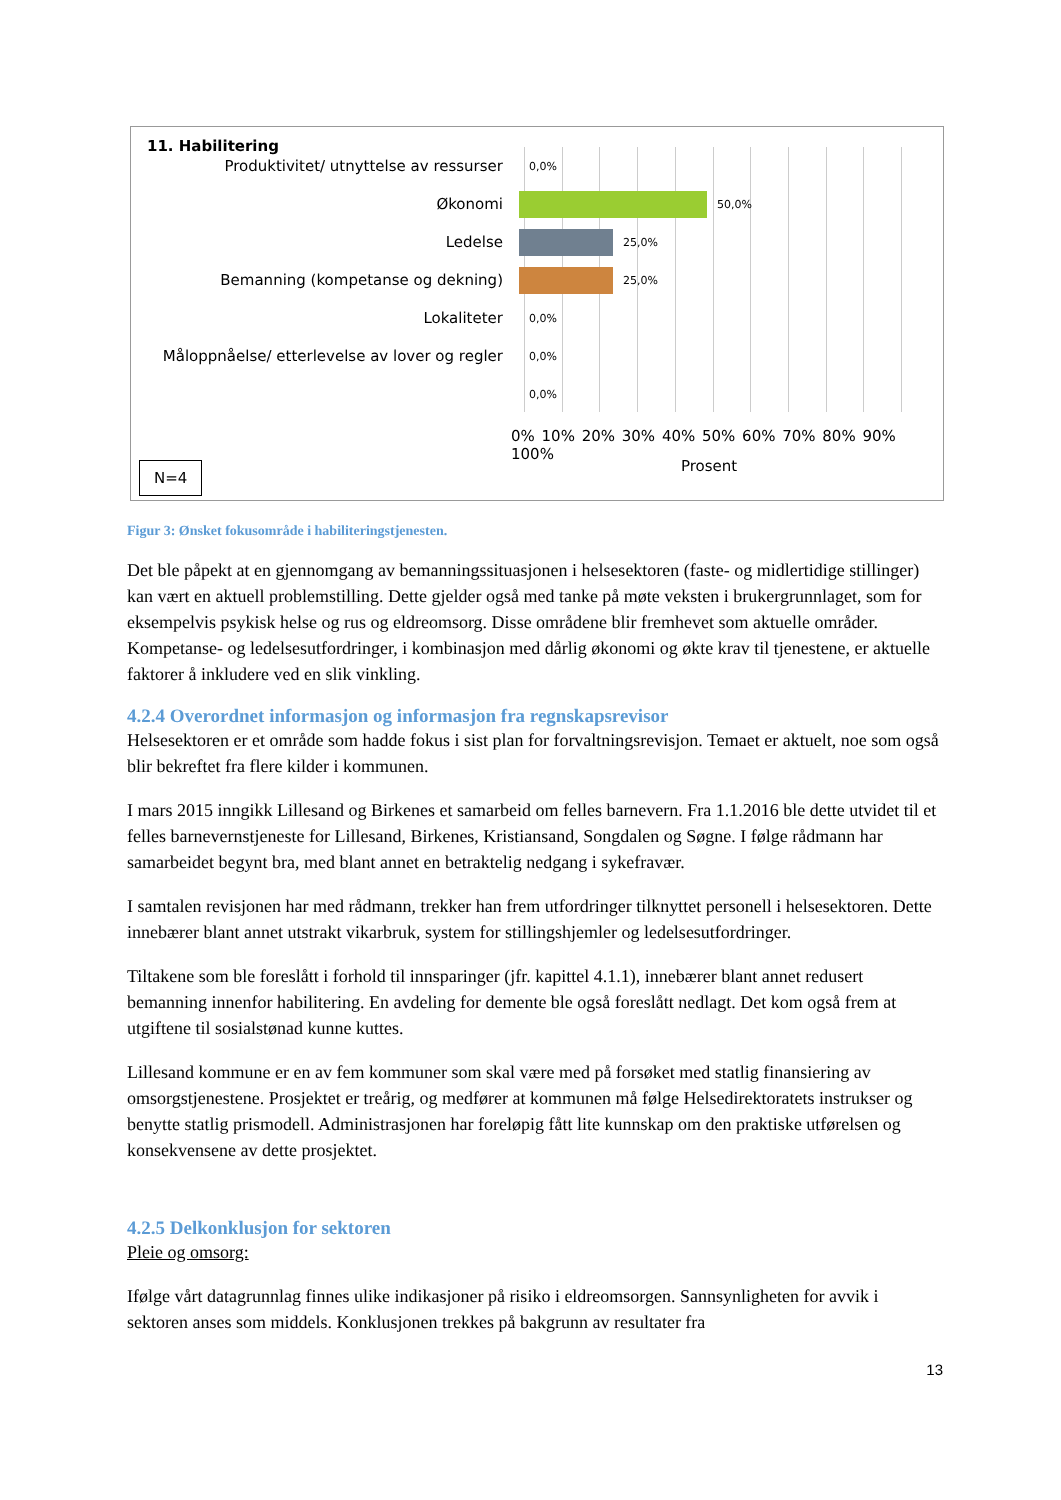11. Habilitering
Produktivitet/ utnyttelse av ressurser
0,0%
Økonomi
50,0%
Ledelse
25,0%
Bemanning (kompetanse og dekning)
25,0%
Lokaliteter
0,0%
Måloppnåelse/ etterlevelse av lover og regler
0,0%
0,0%
0% 10% 20% 30% 40% 50% 60% 70% 80% 90% 100%
Prosent
N=4
Figur 3: Ønsket fokusområde i habiliteringstjenesten.
Det ble påpekt at en gjennomgang av bemanningssituasjonen i helsesektoren (faste- og midlertidige stillinger) kan vært en aktuell problemstilling. Dette gjelder også med tanke på møte veksten i brukergrunnlaget, som for eksempelvis psykisk helse og rus og eldreomsorg. Disse områdene blir fremhevet som aktuelle områder. Kompetanse- og ledelsesutfordringer, i kombinasjon med dårlig økonomi og økte krav til tjenestene, er aktuelle faktorer å inkludere ved en slik vinkling.
4.2.4 Overordnet informasjon og informasjon fra regnskapsrevisor
Helsesektoren er et område som hadde fokus i sist plan for forvaltningsrevisjon. Temaet er aktuelt, noe som også blir bekreftet fra flere kilder i kommunen.
I mars 2015 inngikk Lillesand og Birkenes et samarbeid om felles barnevern. Fra 1.1.2016 ble dette utvidet til et felles barnevernstjeneste for Lillesand, Birkenes, Kristiansand, Songdalen og Søgne. I følge rådmann har samarbeidet begynt bra, med blant annet en betraktelig nedgang i sykefravær.
I samtalen revisjonen har med rådmann, trekker han frem utfordringer tilknyttet personell i helsesektoren. Dette innebærer blant annet utstrakt vikarbruk, system for stillingshjemler og ledelsesutfordringer.
Tiltakene som ble foreslått i forhold til innsparinger (jfr. kapittel 4.1.1), innebærer blant annet redusert bemanning innenfor habilitering. En avdeling for demente ble også foreslått nedlagt. Det kom også frem at utgiftene til sosialstønad kunne kuttes.
Lillesand kommune er en av fem kommuner som skal være med på forsøket med statlig finansiering av omsorgstjenestene. Prosjektet er treårig, og medfører at kommunen må følge Helsedirektoratets instrukser og benytte statlig prismodell. Administrasjonen har foreløpig fått lite kunnskap om den praktiske utførelsen og konsekvensene av dette prosjektet.
4.2.5 Delkonklusjon for sektoren
Pleie og omsorg:
Ifølge vårt datagrunnlag finnes ulike indikasjoner på risiko i eldreomsorgen. Sannsynligheten for avvik i sektoren anses som middels. Konklusjonen trekkes på bakgrunn av resultater fra
13